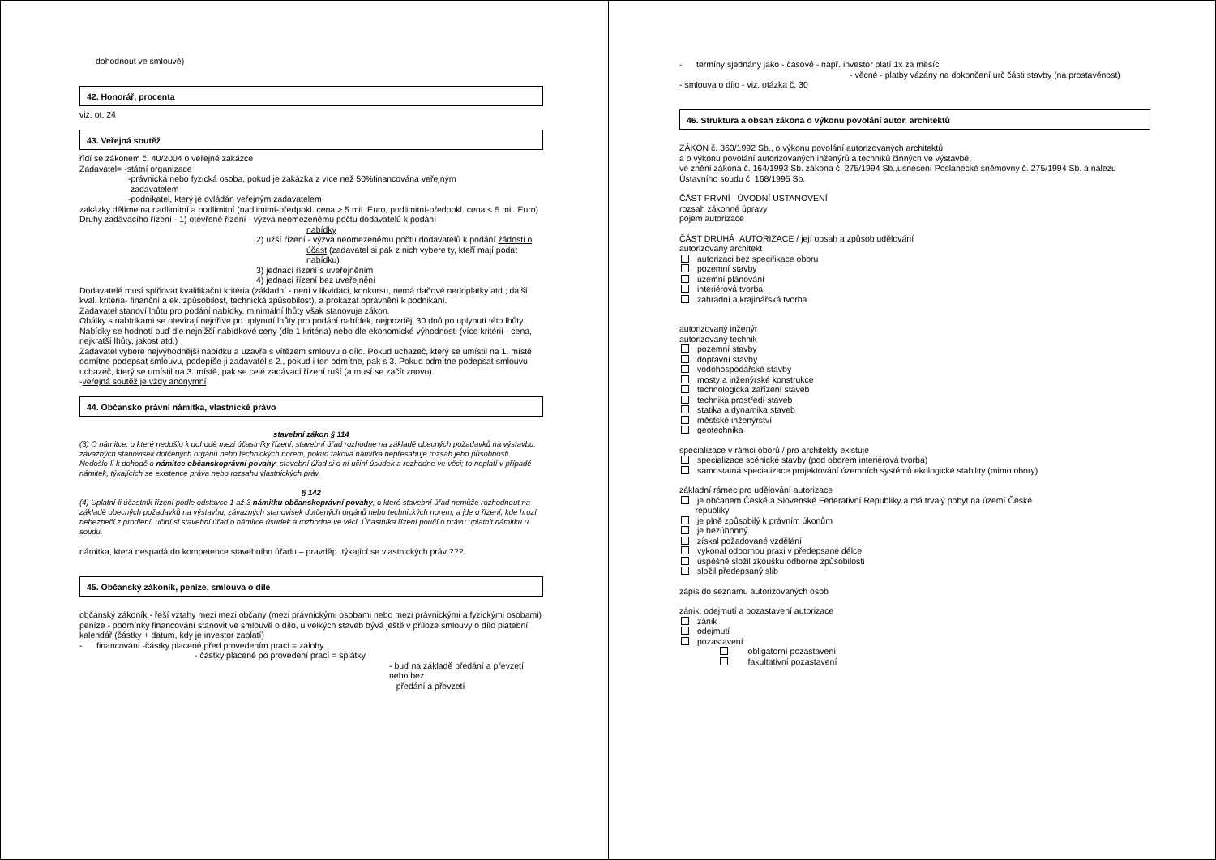dohodnout ve smlouvě)
42. Honorář, procenta
viz. ot. 24
43. Veřejná soutěž
řídí se zákonem č. 40/2004 o veřejné zakázce
Zadavatel= -státní organizace
-právnická nebo fyzická osoba, pokud je zakázka z více než 50%financována veřejným
zadavatelem
-podnikatel, který je ovládán veřejným zadavatelem
zakázky dělíme na nadlimitní a podlimitní (nadlimitní-předpokl. cena > 5 mil. Euro, podlimitní-předpokl. cena < 5 mil. Euro)
Druhy zadávacího řízení - 1) otevřené řízení - výzva neomezenému počtu dodavatelů k podání
nabídky
2) užší řízení - výzva neomezenému počtu dodavatelů k podání žádosti o
účast (zadavatel si pak z nich vybere ty, kteří mají podat
nabídku)
3) jednací řízení s uveřejněním
4) jednací řízení bez uveřejnění
Dodavatelé musí splňovat kvalifikační kritéria (základní - není v likvidaci, konkursu, nemá daňové nedoplatky atd.; další kval. kritéria- finanční a ek. způsobilost, technická způsobilost), a prokázat oprávnění k podnikání.
Zadavatel stanoví lhůtu pro podání nabídky, minimální lhůty však stanovuje zákon.
Obálky s nabídkami se otevírají nejdříve po uplynutí lhůty pro podání nabídek, nejpozději 30 dnů po uplynutí této lhůty.
Nabídky se hodnotí buď dle nejnižší nabídkové ceny (dle 1 kritéria) nebo dle ekonomické výhodnosti (více kritérií - cena, nejkratší lhůty, jakost atd.)
Zadavatel vybere nejvýhodnější nabídku a uzavře s vítězem smlouvu o dílo. Pokud uchazeč, který se umístil na 1. místě odmítne podepsat smlouvu, podepíše ji zadavatel s 2., pokud i ten odmítne, pak s 3. Pokud odmítne podepsat smlouvu uchazeč, který se umístil na 3. místě, pak se celé zadávací řízení ruší (a musí se začít znovu).
-veřejná soutěž je vždy anonymní
44. Občansko právní námitka, vlastnické právo
stavební zákon § 114
(3) O námitce, o které nedošlo k dohodě mezi účastníky řízení, stavební úřad rozhodne na základě obecných požadavků na výstavbu, závazných stanovisek dotčených orgánů nebo technických norem, pokud taková námitka nepřesahuje rozsah jeho působnosti. Nedošlo-li k dohodě o námitce občanskoprávní povahy, stavební úřad si o ní učiní úsudek a rozhodne ve věci; to neplatí v případě námitek, týkajících se existence práva nebo rozsahu vlastnických práv.
§ 142
(4) Uplatní-li účastník řízení podle odstavce 1 až 3 námitku občanskoprávní povahy, o které stavební úřad nemůže rozhodnout na základě obecných požadavků na výstavbu, závazných stanovisek dotčených orgánů nebo technických norem, a jde o řízení, kde hrozí nebezpečí z prodlení, učiní si stavební úřad o námitce úsudek a rozhodne ve věci. Účastníka řízení poučí o právu uplatnit námitku u soudu.
námitka, která nespadá do kompetence stavebního úřadu – pravděp. týkající se vlastnických práv ???
45. Občanský zákoník, peníze, smlouva o díle
občanský zákoník - řeší vztahy mezi mezi občany (mezi právnickými osobami nebo mezi právnickými a fyzickými osobami)
peníze - podmínky financování stanovit ve smlouvě o dílo, u velkých staveb bývá ještě v příloze smlouvy o dílo platební kalendář (částky + datum, kdy je investor zaplatí)
- financování -částky placené před provedením prací = zálohy
- částky placené po provedení prací = splátky
- buď na základě předání a převzetí nebo bez
předání a převzetí
- termíny sjednány jako - časové - např. investor platí 1x za měsíc
- věcné - platby vázány na dokončení urč části stavby (na prostavěnost)
- smlouva o dílo - viz. otázka č. 30
46. Struktura a obsah zákona o výkonu povolání autor. architektů
ZÁKON č. 360/1992 Sb., o výkonu povolání autorizovaných architektů
a o výkonu povolání autorizovaných inženýrů a techniků činných ve výstavbě,
ve znění zákona č. 164/1993 Sb. zákona č. 275/1994 Sb.,usnesení Poslanecké sněmovny č. 275/1994 Sb. a nálezu Ústavního soudu č. 168/1995 Sb.
ČÁST PRVNÍ ÚVODNÍ USTANOVENÍ
rozsah zákonné úpravy
pojem autorizace
ČÁST DRUHÁ AUTORIZACE / její obsah a způsob udělování
autorizovaný architekt
autorizaci bez specifikace oboru
pozemní stavby
územní plánování
interiérová tvorba
zahradní a krajinářská tvorba
autorizovaný inženýr
autorizovaný technik
pozemní stavby
dopravní stavby
vodohospodářské stavby
mosty a inženýrské konstrukce
technologická zařízení staveb
technika prostředí staveb
statika a dynamika staveb
městské inženýrství
geotechnika
specializace v rámci oborů / pro architekty existuje
specializace scénické stavby (pod oborem interiérová tvorba)
samostatná specializace projektování územních systémů ekologické stability (mimo obory)
základní rámec pro udělování autorizace
je občanem České a Slovenské Federativní Republiky a má trvalý pobyt na území České
republiky
je plně způsobilý k právním úkonům
je bezúhonný
získal požadované vzdělání
vykonal odbornou praxi v předepsané délce
úspěšně složil zkoušku odborné způsobilosti
složil předepsaný slib
zápis do seznamu autorizovaných osob
zánik, odejmutí a pozastavení autorizace
zánik
odejmutí
pozastavení
obligatorní pozastavení
fakultativní pozastavení